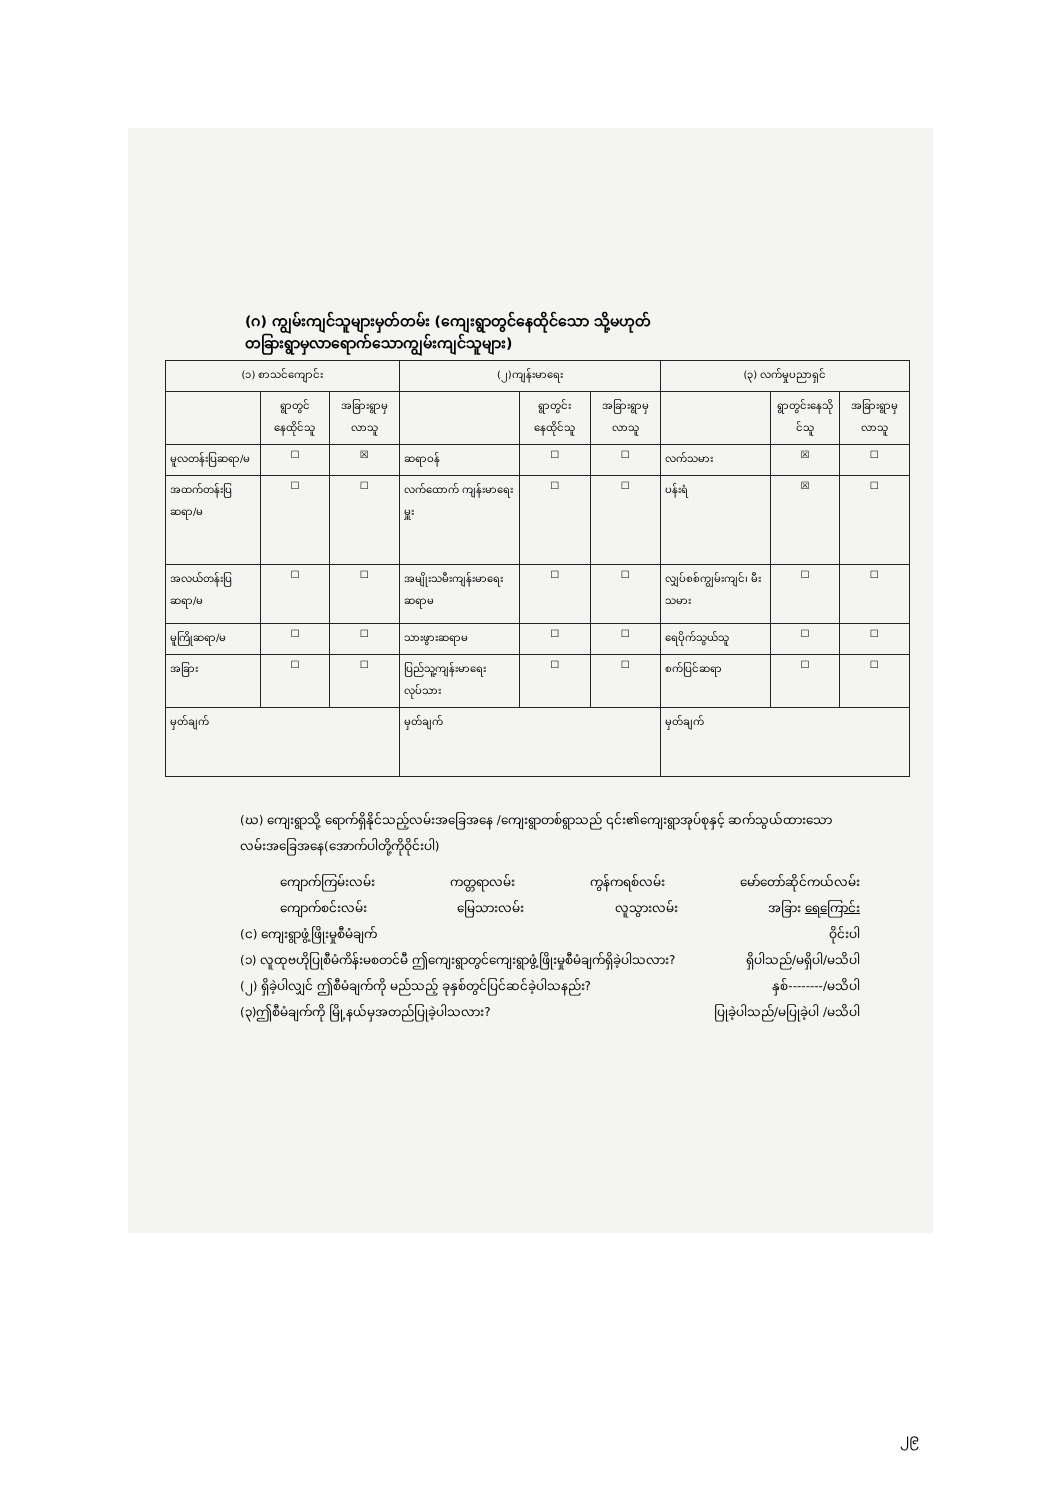(ဂ) ကျွမ်းကျင်သူများမှတ်တမ်း (ကျေးရွာတွင်နေထိုင်သော သို့မဟုတ် တခြားရွာမှလာရောက်သောကျွမ်းကျင်သူများ)
| (၁) စာသင်ကျောင်း | | | (၂)ကျန်းမာရေး | | | (၃) လက်မှုပညာရှင် | | |
| --- | --- | --- | --- | --- | --- | --- | --- | --- |
| | ရွာတွင်နေထိုင်သူ | အခြားရွာမှလာသူ | | ရွာတွင်းနေထိုင်သူ | အခြားရွာမှလာသူ | | ရွာတွင်းနေသိုင်သူ | အခြားရွာမှလာသူ |
| မူလတန်းပြဆရာ/မ | ☐ | ☒ | ဆရာဝန် | ☐ | ☐ | လက်သမား | ☒ | ☐ |
| အထက်တန်းပြဆရာ/မ | ☐ | ☐ | လက်ထောက် ကျန်းမာရေးမှူး | ☐ | ☐ | ပန်းရံ | ☒ | ☐ |
| အလယ်တန်းပြဆရာ/မ | ☐ | ☐ | အမျိုးသမီးကျန်းမာရေး ဆရာမ | ☐ | ☐ | လျှပ်စစ်ကျွမ်းကျင်၊ မီးသမား | ☐ | ☐ |
| မူကြိုဆရာ/မ | ☐ | ☐ | သားဖွားဆရာမ | ☐ | ☐ | ရေပိုက်သွယ်သူ | ☐ | ☐ |
| အခြား | ☐ | ☐ | ပြည်သူ့ကျန်းမာရေးလုပ်သား | ☐ | ☐ | စက်ပြင်ဆရာ | ☐ | ☐ |
| မှတ်ချက် | | | မှတ်ချက် | | | မှတ်ချက် | | |
(ဃ) ကျေးရွာသို့ ရောက်ရှိနိုင်သည့်လမ်းအခြေအနေ /ကျေးရွာတစ်ရွာသည် ၎င်း၏ကျေးရွာအုပ်စုနှင့် ဆက်သွယ်ထားသော လမ်းအခြေအနေ(အောက်ပါတို့ကိုဝိုင်းပါ)
ကျောက်ကြမ်းလမ်း ကတ္တရာလမ်း ကွန်ကရစ်လမ်း မော်တော်ဆိုင်ကယ်လမ်း
ကျောက်စင်းလမ်း မြေသားလမ်း လူသွားလမ်း အခြား ရေကြောင်း
(င) ကျေးရွာဖွံ့ဖြိုးမှုစီမံချက် ဝိုင်းပါ
(၁) လူထုဗဟိုပြုစီမံကိန်းမစတင်မီ ဤကျေးရွာတွင်ကျေးရွာဖွံ့ဖြိုးမှုစီမံချက်ရှိခဲ့ပါသလား? ရှိပါသည်/မရှိပါ/မသိပါ
(၂) ရှိခဲ့ပါလျှင် ဤစီမံချက်ကို မည်သည့် ခုနှစ်တွင်ပြင်ဆင်ခဲ့ပါသနည်း? နှစ်--------/မသိပါ
(၃)ဤစီမံချက်ကို မြို့နယ်မှအတည်ပြုခဲ့ပါသလား? ပြုခဲ့ပါသည်/မပြုခဲ့ပါ /မသိပါ
၂၉